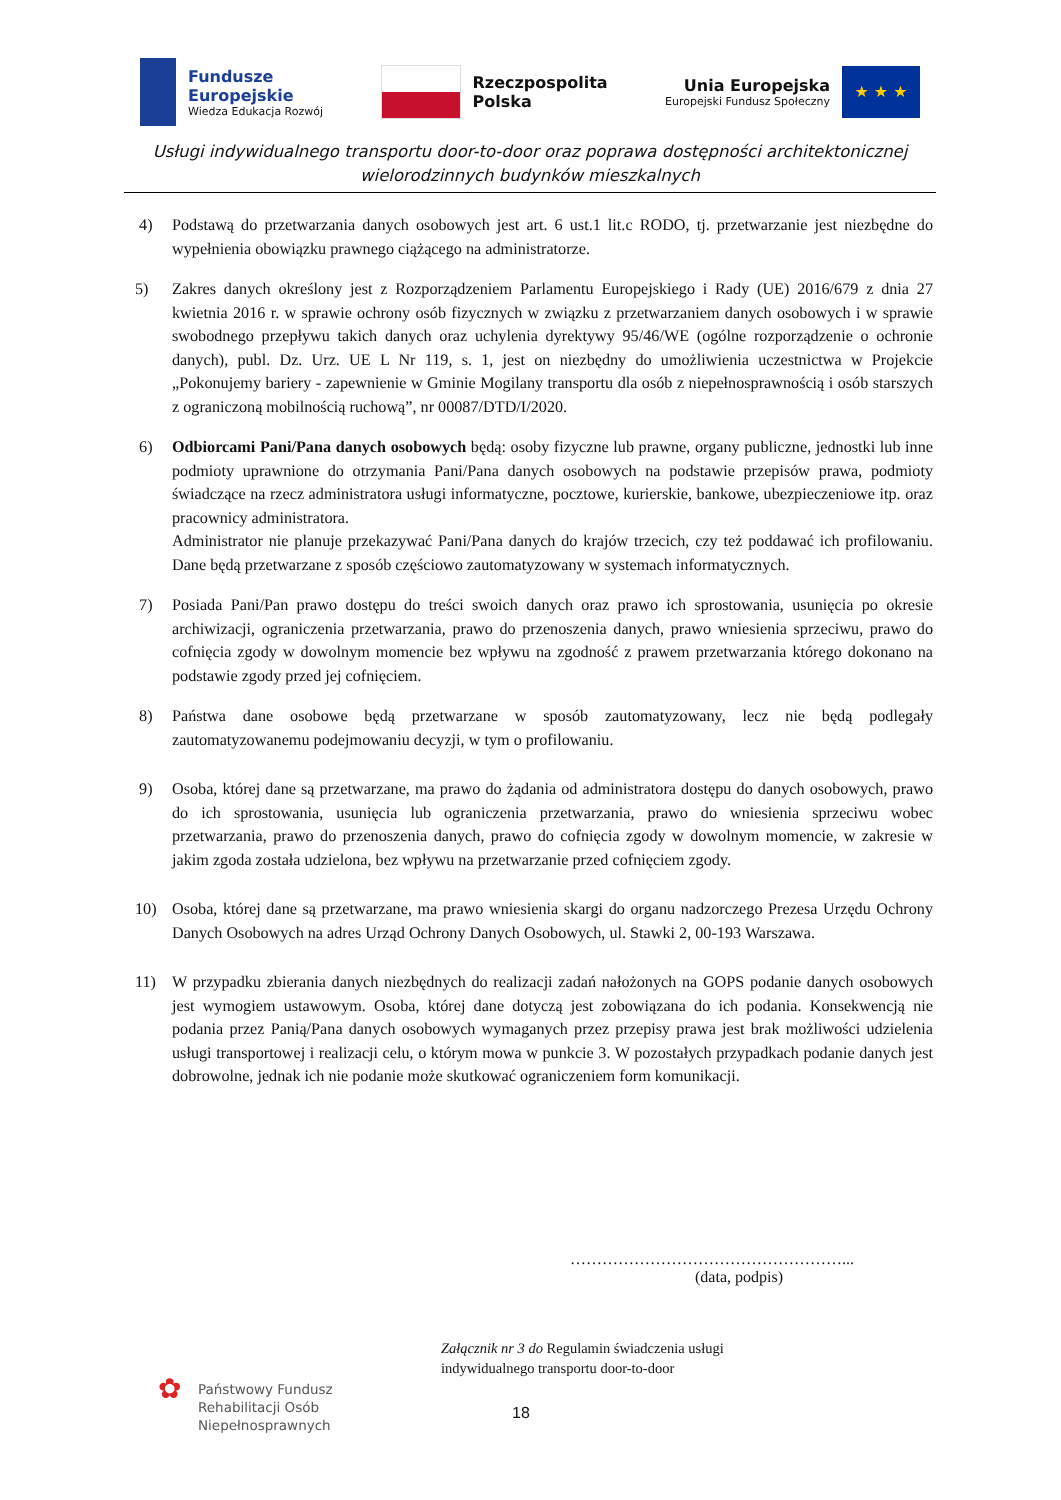Fundusze
Europejskie
Wiedza Edukacja Rozwój
Rzeczpospolita
Polska
Unia Europejska
Europejski Fundusz Społeczny
★ ★ ★
Usługi indywidualnego transportu door-to-door oraz poprawa dostępności architektonicznej
wielorodzinnych budynków mieszkalnych
4) Podstawą do przetwarzania danych osobowych jest art. 6 ust.1 lit.c RODO, tj. przetwarzanie jest niezbędne do wypełnienia obowiązku prawnego ciążącego na administratorze.
5) Zakres danych określony jest z Rozporządzeniem Parlamentu Europejskiego i Rady (UE) 2016/679 z dnia 27 kwietnia 2016 r. w sprawie ochrony osób fizycznych w związku z przetwarzaniem danych osobowych i w sprawie swobodnego przepływu takich danych oraz uchylenia dyrektywy 95/46/WE (ogólne rozporządzenie o ochronie danych), publ. Dz. Urz. UE L Nr 119, s. 1, jest on niezbędny do umożliwienia uczestnictwa w Projekcie „Pokonujemy bariery - zapewnienie w Gminie Mogilany transportu dla osób z niepełnosprawnością i osób starszych z ograniczoną mobilnością ruchową”, nr 00087/DTD/I/2020.
6) Odbiorcami Pani/Pana danych osobowych będą: osoby fizyczne lub prawne, organy publiczne, jednostki lub inne podmioty uprawnione do otrzymania Pani/Pana danych osobowych na podstawie przepisów prawa, podmioty świadczące na rzecz administratora usługi informatyczne, pocztowe, kurierskie, bankowe, ubezpieczeniowe itp. oraz pracownicy administratora.
Administrator nie planuje przekazywać Pani/Pana danych do krajów trzecich, czy też poddawać ich profilowaniu. Dane będą przetwarzane z sposób częściowo zautomatyzowany w systemach informatycznych.
7) Posiada Pani/Pan prawo dostępu do treści swoich danych oraz prawo ich sprostowania, usunięcia po okresie archiwizacji, ograniczenia przetwarzania, prawo do przenoszenia danych, prawo wniesienia sprzeciwu, prawo do cofnięcia zgody w dowolnym momencie bez wpływu na zgodność z prawem przetwarzania którego dokonano na podstawie zgody przed jej cofnięciem.
8) Państwa dane osobowe będą przetwarzane w sposób zautomatyzowany, lecz nie będą podlegały zautomatyzowanemu podejmowaniu decyzji, w tym o profilowaniu.
9) Osoba, której dane są przetwarzane, ma prawo do żądania od administratora dostępu do danych osobowych, prawo do ich sprostowania, usunięcia lub ograniczenia przetwarzania, prawo do wniesienia sprzeciwu wobec przetwarzania, prawo do przenoszenia danych, prawo do cofnięcia zgody w dowolnym momencie, w zakresie w jakim zgoda została udzielona, bez wpływu na przetwarzanie przed cofnięciem zgody.
10) Osoba, której dane są przetwarzane, ma prawo wniesienia skargi do organu nadzorczego Prezesa Urzędu Ochrony Danych Osobowych na adres Urząd Ochrony Danych Osobowych, ul. Stawki 2, 00-193 Warszawa.
11) W przypadku zbierania danych niezbędnych do realizacji zadań nałożonych na GOPS podanie danych osobowych jest wymogiem ustawowym. Osoba, której dane dotyczą jest zobowiązana do ich podania. Konsekwencją nie podania przez Panią/Pana danych osobowych wymaganych przez przepisy prawa jest brak możliwości udzielenia usługi transportowej i realizacji celu, o którym mowa w punkcie 3. W pozostałych przypadkach podanie danych jest dobrowolne, jednak ich nie podanie może skutkować ograniczeniem form komunikacji.
……………………………………………...
(data, podpis)
Załącznik nr 3 do Regulamin świadczenia usługi
indywidualnego transportu door-to-door
✿
Państwowy Fundusz
Rehabilitacji Osób
Niepełnosprawnych
18